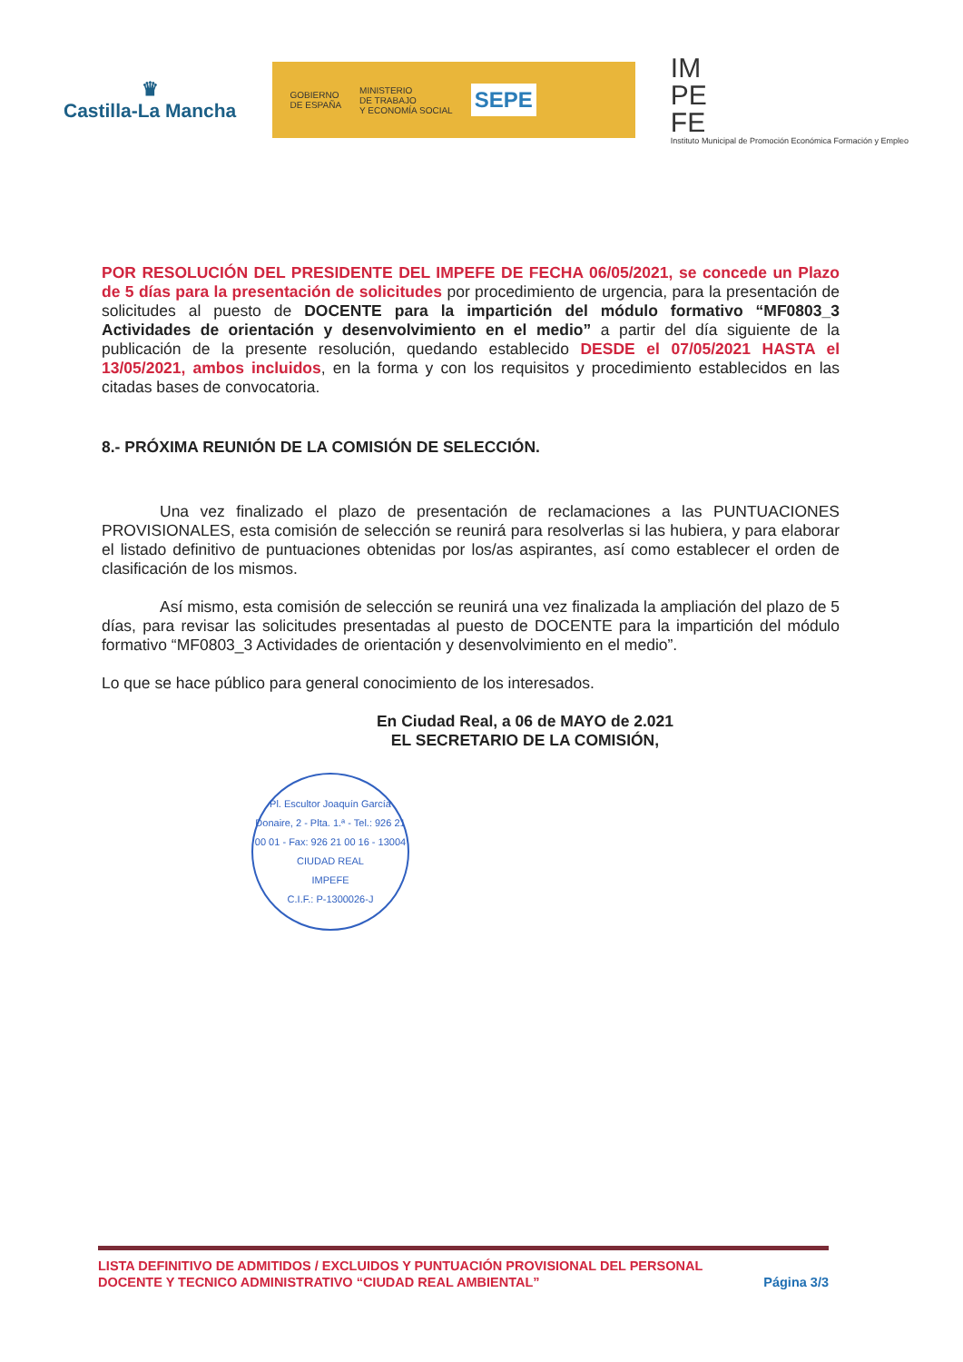♛
Castilla-La Mancha
GOBIERNO
DE ESPAÑA MINISTERIO
DE TRABAJO
Y ECONOMÍA SOCIAL SEPE
IM
PE
FE
Instituto Municipal de Promoción Económica Formación y Empleo
POR RESOLUCIÓN DEL PRESIDENTE DEL IMPEFE DE FECHA 06/05/2021, se concede un Plazo de 5 días para la presentación de solicitudes por procedimiento de urgencia, para la presentación de solicitudes al puesto de DOCENTE para la impartición del módulo formativo “MF0803_3 Actividades de orientación y desenvolvimiento en el medio” a partir del día siguiente de la publicación de la presente resolución, quedando establecido DESDE el 07/05/2021 HASTA el 13/05/2021, ambos incluidos, en la forma y con los requisitos y procedimiento establecidos en las citadas bases de convocatoria.
8.- PRÓXIMA REUNIÓN DE LA COMISIÓN DE SELECCIÓN.
Una vez finalizado el plazo de presentación de reclamaciones a las PUNTUACIONES PROVISIONALES, esta comisión de selección se reunirá para resolverlas si las hubiera, y para elaborar el listado definitivo de puntuaciones obtenidas por los/as aspirantes, así como establecer el orden de clasificación de los mismos.
Así mismo, esta comisión de selección se reunirá una vez finalizada la ampliación del plazo de 5 días, para revisar las solicitudes presentadas al puesto de DOCENTE para la impartición del módulo formativo “MF0803_3 Actividades de orientación y desenvolvimiento en el medio”.
Lo que se hace público para general conocimiento de los interesados.
En Ciudad Real, a 06 de MAYO de 2.021
EL SECRETARIO DE LA COMISIÓN,
Pl. Escultor Joaquín García Donaire, 2 - Plta. 1.ª - Tel.: 926 21 00 01 - Fax: 926 21 00 16 - 13004 CIUDAD REAL
IMPEFE
C.I.F.: P-1300026-J
LISTA DEFINITIVO DE ADMITIDOS / EXCLUIDOS Y PUNTUACIÓN PROVISIONAL DEL PERSONAL
DOCENTE Y TECNICO ADMINISTRATIVO “CIUDAD REAL AMBIENTAL” Página 3/3